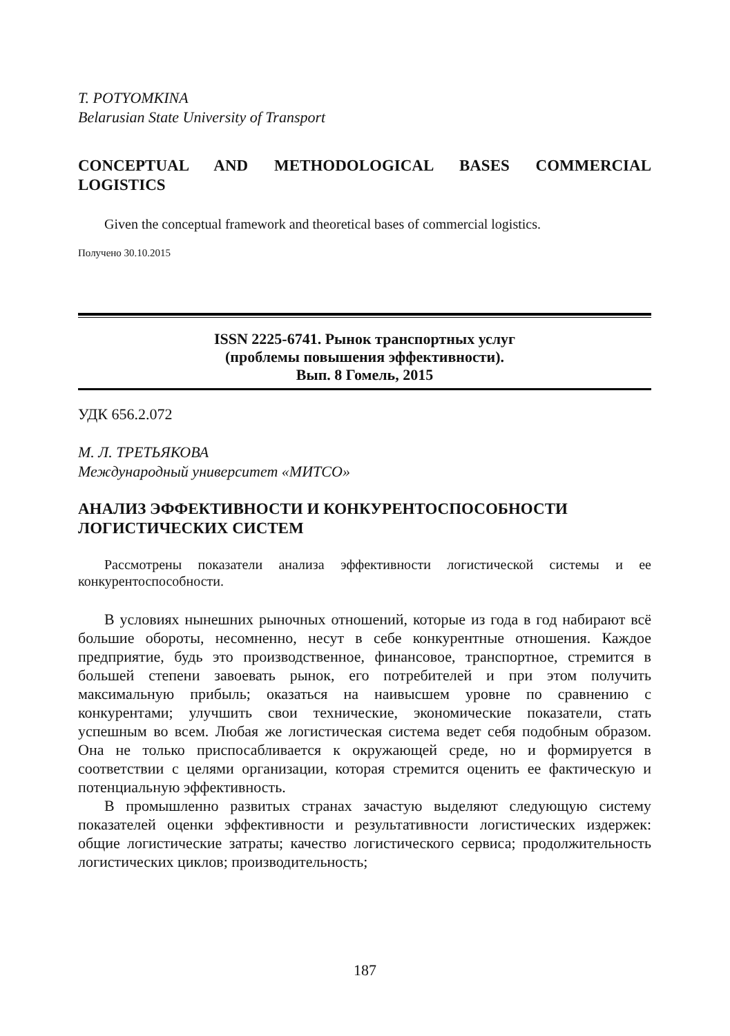T. POTYOMKINA
Belarusian State University of Transport
CONCEPTUAL AND METHODOLOGICAL BASES COMMERCIAL LOGISTICS
Given the conceptual framework and theoretical bases of commercial logistics.
Получено 30.10.2015
ISSN 2225-6741. Рынок транспортных услуг
(проблемы повышения эффективности).
Вып. 8 Гомель, 2015
УДК 656.2.072
М. Л. ТРЕТЬЯКОВА
Международный университет «МИТСО»
АНАЛИЗ ЭФФЕКТИВНОСТИ И КОНКУРЕНТОСПОСОБНОСТИ ЛОГИСТИЧЕСКИХ СИСТЕМ
Рассмотрены показатели анализа эффективности логистической системы и ее конкурентоспособности.
В условиях нынешних рыночных отношений, которые из года в год набирают всё большие обороты, несомненно, несут в себе конкурентные отношения. Каждое предприятие, будь это производственное, финансовое, транспортное, стремится в большей степени завоевать рынок, его потребителей и при этом получить максимальную прибыль; оказаться на наивысшем уровне по сравнению с конкурентами; улучшить свои технические, экономические показатели, стать успешным во всем. Любая же логистическая система ведет себя подобным образом. Она не только приспосабливается к окружающей среде, но и формируется в соответствии с целями организации, которая стремится оценить ее фактическую и потенциальную эффективность.
В промышленно развитых странах зачастую выделяют следующую систему показателей оценки эффективности и результативности логистических издержек: общие логистические затраты; качество логистического сервиса; продолжительность логистических циклов; производительность;
187